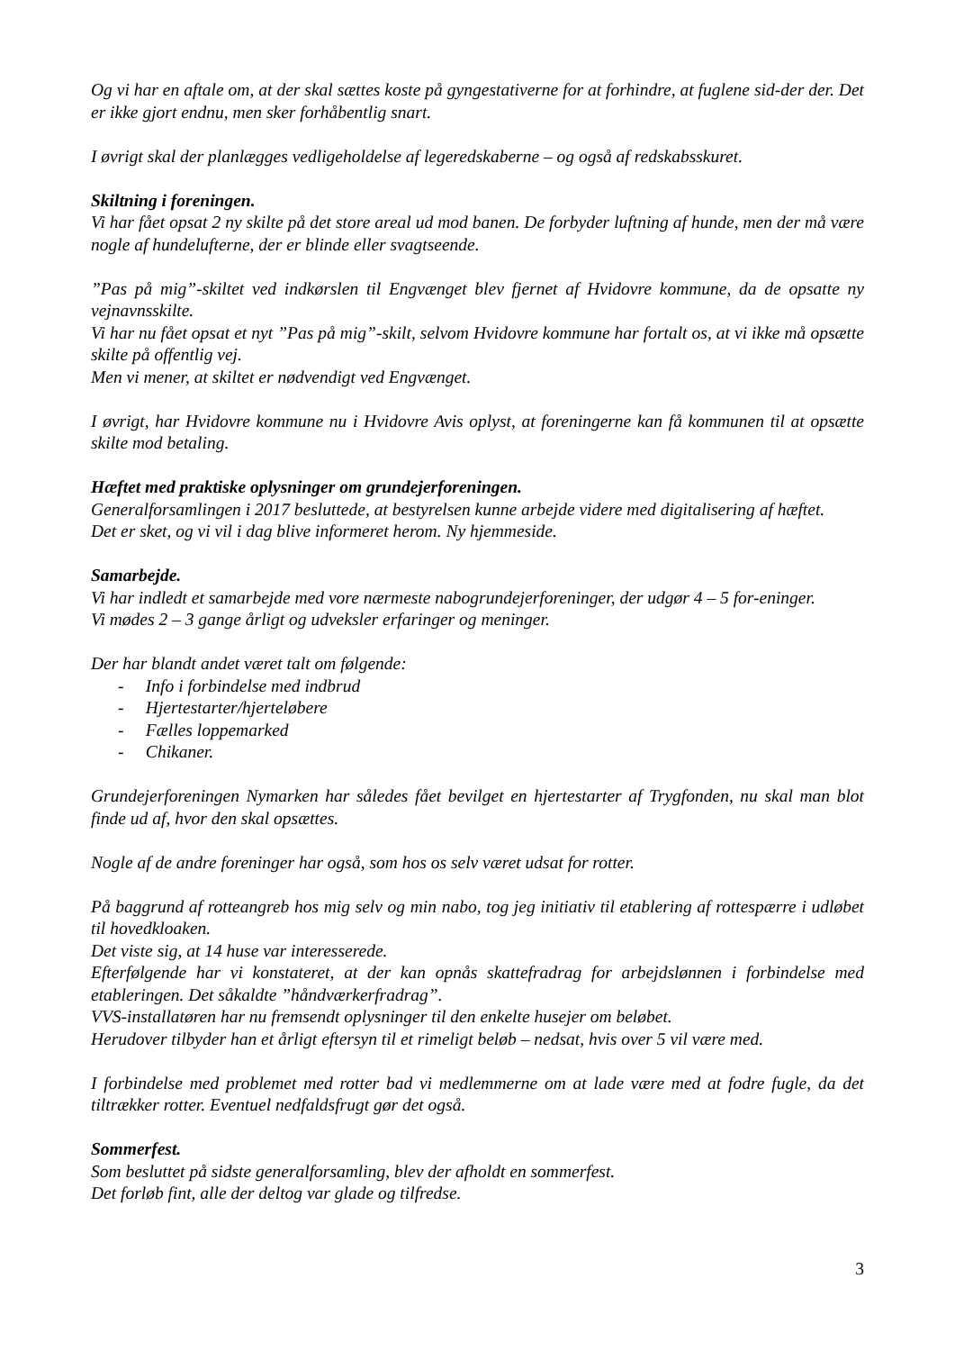Og vi har en aftale om, at der skal sættes koste på gyngestativerne for at forhindre, at fuglene sid-der der. Det er ikke gjort endnu, men sker forhåbentlig snart.
I øvrigt skal der planlægges vedligeholdelse af legeredskaberne – og også af redskabsskuret.
Skiltning i foreningen.
Vi har fået opsat 2 ny skilte på det store areal ud mod banen. De forbyder luftning af hunde, men der må være nogle af hundelufterne, der er blinde eller svagtseende.
”Pas på mig”-skiltet ved indkørslen til Engvænget blev fjernet af Hvidovre kommune, da de opsatte ny vejnavnsskilte.
Vi har nu fået opsat et nyt ”Pas på mig”-skilt, selvom Hvidovre kommune har fortalt os, at vi ikke må opsætte skilte på offentlig vej.
Men vi mener, at skiltet er nødvendigt ved Engvænget.
I øvrigt, har Hvidovre kommune nu i Hvidovre Avis oplyst, at foreningerne kan få kommunen til at opsætte skilte mod betaling.
Hæftet med praktiske oplysninger om grundejerforeningen.
Generalforsamlingen i 2017 besluttede, at bestyrelsen kunne arbejde videre med digitalisering af hæftet.
Det er sket, og vi vil i dag blive informeret herom. Ny hjemmeside.
Samarbejde.
Vi har indledt et samarbejde med vore nærmeste nabogrundejerforeninger, der udgør 4 – 5 for-eninger.
Vi mødes 2 – 3 gange årligt og udveksler erfaringer og meninger.
Der har blandt andet været talt om følgende:
- Info i forbindelse med indbrud
- Hjertestarter/hjerteløbere
- Fælles loppemarked
- Chikaner.
Grundejerforeningen Nymarken har således fået bevilget en hjertestarter af Trygfonden, nu skal man blot finde ud af, hvor den skal opsættes.
Nogle af de andre foreninger har også, som hos os selv været udsat for rotter.
På baggrund af rotteangreb hos mig selv og min nabo, tog jeg initiativ til etablering af rottespærre i udløbet til hovedkloaken.
Det viste sig, at 14 huse var interesserede.
Efterfølgende har vi konstateret, at der kan opnås skattefradrag for arbejdslønnen i forbindelse med etableringen. Det såkaldte ”håndværkerfradrag”.
VVS-installatøren har nu fremsendt oplysninger til den enkelte husejer om beløbet.
Herudover tilbyder han et årligt eftersyn til et rimeligt beløb – nedsat, hvis over 5 vil være med.
I forbindelse med problemet med rotter bad vi medlemmerne om at lade være med at fodre fugle, da det tiltrækker rotter. Eventuel nedfaldsfrugt gør det også.
Sommerfest.
Som besluttet på sidste generalforsamling, blev der afholdt en sommerfest.
Det forløb fint, alle der deltog var glade og tilfredse.
3